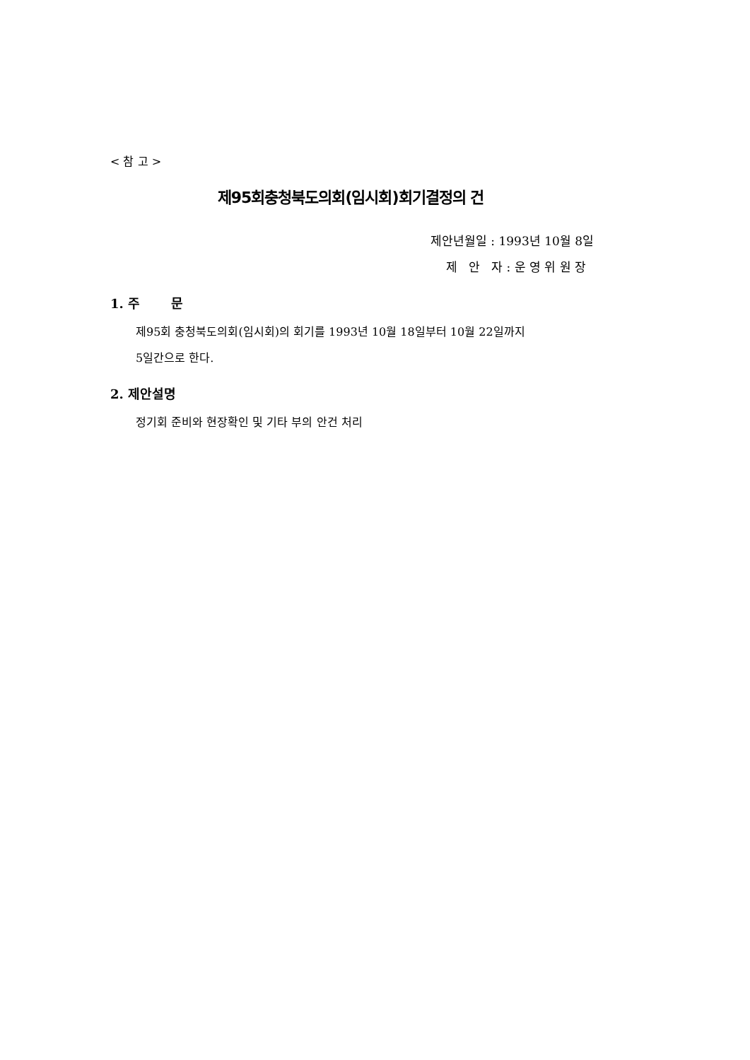< 참 고 >
제95회충청북도의회(임시회)회기결정의 건
제안년월일 : 1993년 10월 8일
제 안 자 : 운 영 위 원 장
1. 주 문
제95회 충청북도의회(임시회)의 회기를 1993년 10월 18일부터 10월 22일까지
5일간으로 한다.
2. 제안설명
정기회 준비와 현장확인 및 기타 부의 안건 처리